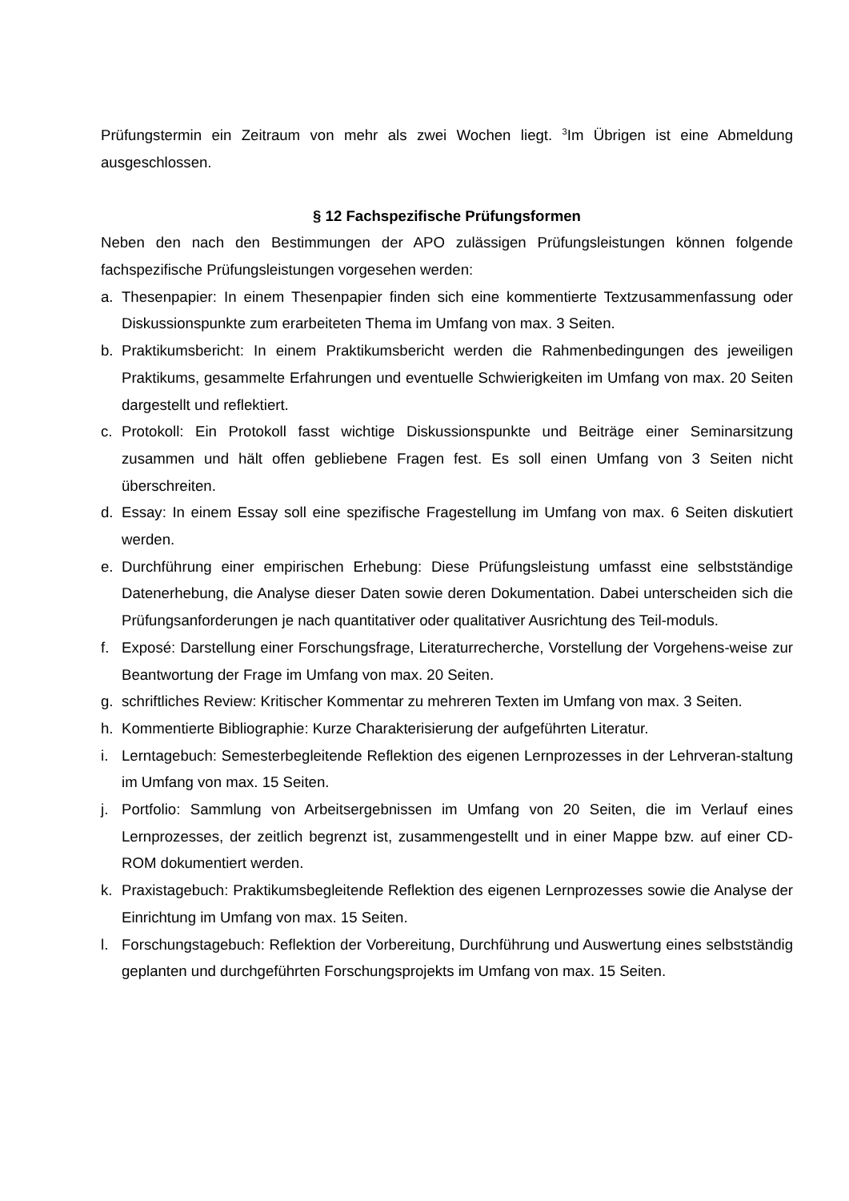Prüfungstermin ein Zeitraum von mehr als zwei Wochen liegt. <sup>3</sup>Im Übrigen ist eine Abmeldung ausgeschlossen.
§ 12 Fachspezifische Prüfungsformen
Neben den nach den Bestimmungen der APO zulässigen Prüfungsleistungen können folgende fachspezifische Prüfungsleistungen vorgesehen werden:
a. Thesenpapier: In einem Thesenpapier finden sich eine kommentierte Textzusammenfassung oder Diskussionspunkte zum erarbeiteten Thema im Umfang von max. 3 Seiten.
b. Praktikumsbericht: In einem Praktikumsbericht werden die Rahmenbedingungen des jeweiligen Praktikums, gesammelte Erfahrungen und eventuelle Schwierigkeiten im Umfang von max. 20 Seiten dargestellt und reflektiert.
c. Protokoll: Ein Protokoll fasst wichtige Diskussionspunkte und Beiträge einer Seminarsitzung zusammen und hält offen gebliebene Fragen fest. Es soll einen Umfang von 3 Seiten nicht überschreiten.
d. Essay: In einem Essay soll eine spezifische Fragestellung im Umfang von max. 6 Seiten diskutiert werden.
e. Durchführung einer empirischen Erhebung: Diese Prüfungsleistung umfasst eine selbstständige Datenerhebung, die Analyse dieser Daten sowie deren Dokumentation. Dabei unterscheiden sich die Prüfungsanforderungen je nach quantitativer oder qualitativer Ausrichtung des Teil-moduls.
f. Exposé: Darstellung einer Forschungsfrage, Literaturrecherche, Vorstellung der Vorgehens-weise zur Beantwortung der Frage im Umfang von max. 20 Seiten.
g. schriftliches Review: Kritischer Kommentar zu mehreren Texten im Umfang von max. 3 Seiten.
h. Kommentierte Bibliographie: Kurze Charakterisierung der aufgeführten Literatur.
i. Lerntagebuch: Semesterbegleitende Reflektion des eigenen Lernprozesses in der Lehrveran-staltung im Umfang von max. 15 Seiten.
j. Portfolio: Sammlung von Arbeitsergebnissen im Umfang von 20 Seiten, die im Verlauf eines Lernprozesses, der zeitlich begrenzt ist, zusammengestellt und in einer Mappe bzw. auf einer CD-ROM dokumentiert werden.
k. Praxistagebuch: Praktikumsbegleitende Reflektion des eigenen Lernprozesses sowie die Analyse der Einrichtung im Umfang von max. 15 Seiten.
l. Forschungstagebuch: Reflektion der Vorbereitung, Durchführung und Auswertung eines selbstständig geplanten und durchgeführten Forschungsprojekts im Umfang von max. 15 Seiten.